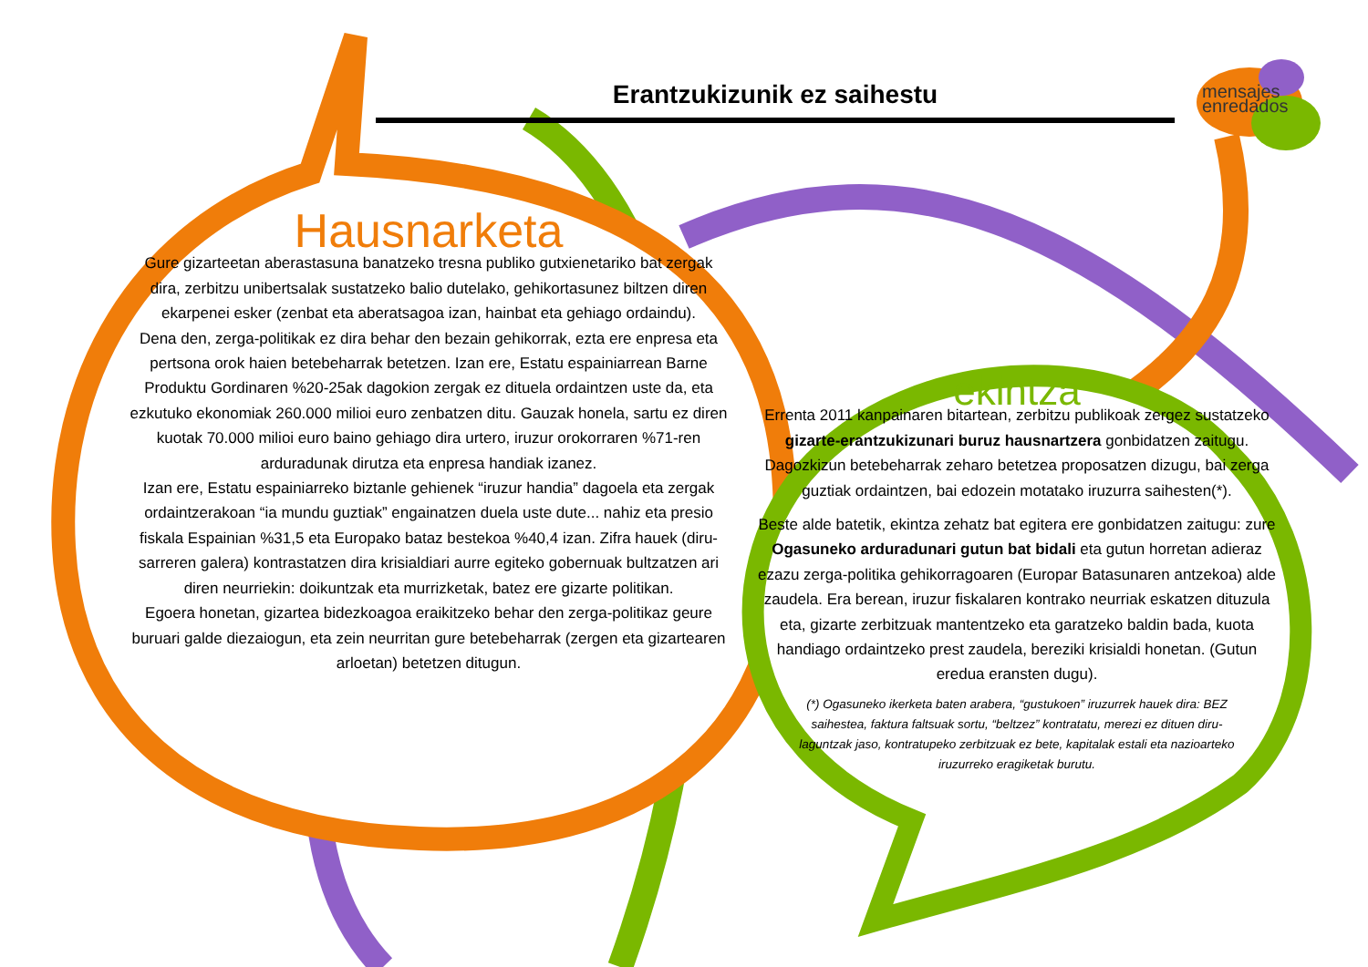Erantzukizunik ez saihestu
mensajes
enredados
Hausnarketa
Gure gizarteetan aberastasuna banatzeko tresna publiko gutxienetariko bat zergak dira, zerbitzu unibertsalak sustatzeko balio dutelako, gehikortasunez biltzen diren ekarpenei esker (zenbat eta aberatsagoa izan, hainbat eta gehiago ordaindu).
Dena den, zerga-politikak ez dira behar den bezain gehikorrak, ezta ere enpresa eta pertsona orok haien betebeharrak betetzen. Izan ere, Estatu espainiarrean Barne Produktu Gordinaren %20-25ak dagokion zergak ez dituela ordaintzen uste da, eta ezkutuko ekonomiak 260.000 milioi euro zenbatzen ditu. Gauzak honela, sartu ez diren kuotak 70.000 milioi euro baino gehiago dira urtero, iruzur orokorraren %71-ren arduradunak dirutza eta enpresa handiak izanez.
Izan ere, Estatu espainiarreko biztanle gehienek “iruzur handia” dagoela eta zergak ordaintzerakoan “ia mundu guztiak” engainatzen duela uste dute... nahiz eta presio fiskala Espainian %31,5 eta Europako bataz bestekoa %40,4 izan. Zifra hauek (diru-sarreren galera) kontrastatzen dira krisialdiari aurre egiteko gobernuak bultzatzen ari diren neurriekin: doikuntzak eta murrizketak, batez ere gizarte politikan.
Egoera honetan, gizartea bidezkoagoa eraikitzeko behar den zerga-politikaz geure buruari galde diezaiogun, eta zein neurritan gure betebeharrak (zergen eta gizartearen arloetan) betetzen ditugun.
ekintza
Errenta 2011 kanpainaren bitartean, zerbitzu publikoak zergez sustatzeko gizarte-erantzukizunari buruz hausnartzera gonbidatzen zaitugu. Dagozkizun betebeharrak zeharo betetzea proposatzen dizugu, bai zerga guztiak ordaintzen, bai edozein motatako iruzurra saihesten(*).
Beste alde batetik, ekintza zehatz bat egitera ere gonbidatzen zaitugu: zure Ogasuneko arduradunari gutun bat bidali eta gutun horretan adieraz ezazu zerga-politika gehikorragoaren (Europar Batasunaren antzekoa) alde zaudela. Era berean, iruzur fiskalaren kontrako neurriak eskatzen dituzula eta, gizarte zerbitzuak mantentzeko eta garatzeko baldin bada, kuota handiago ordaintzeko prest zaudela, bereziki krisialdi honetan. (Gutun eredua eransten dugu).
(*) Ogasuneko ikerketa baten arabera, “gustukoen” iruzurrek hauek dira: BEZ saihestea, faktura faltsuak sortu, “beltzez” kontratatu, merezi ez dituen diru-laguntzak jaso, kontratupeko zerbitzuak ez bete, kapitalak estali eta nazioarteko iruzurreko eragiketak burutu.